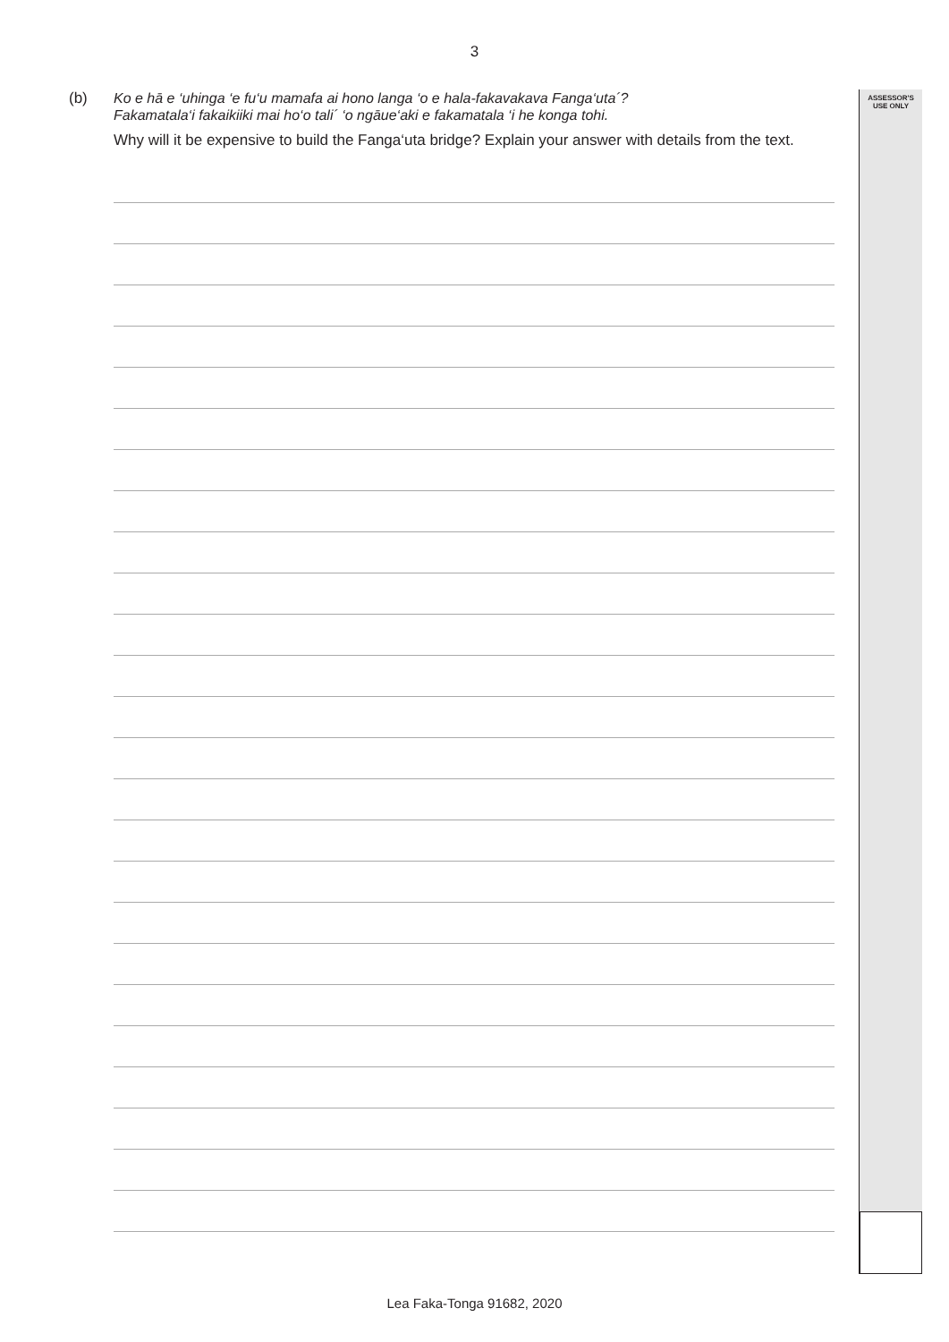3
ASSESSOR'S
USE ONLY
(b)
Ko e hā e ‘uhinga ‘e fu‘u mamafa ai hono langa ‘o e hala-fakavakava Fanga‘uta´?
Fakamatala‘i fakaikiiki mai ho‘o tali´ ‘o ngāue‘aki e fakamatala ‘i he konga tohi.
Why will it be expensive to build the Fanga‘uta bridge? Explain your answer with details from the text.
Lea Faka-Tonga 91682, 2020